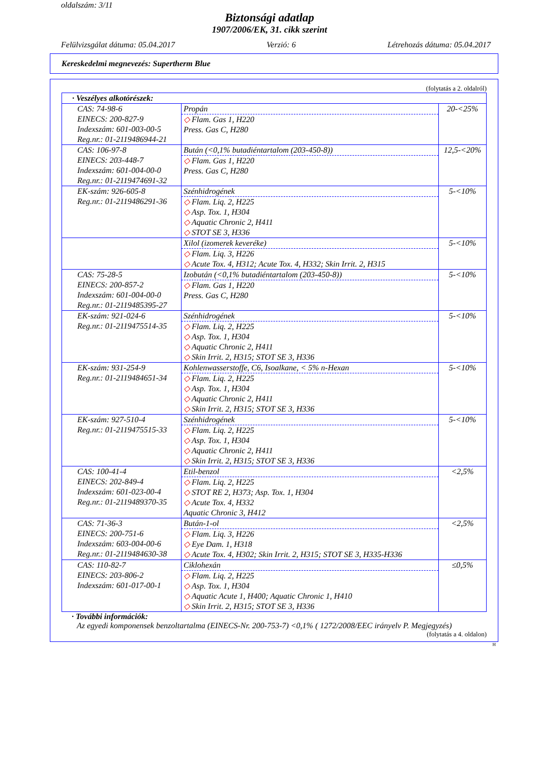oldalszám: 3/11
Biztonsági adatlap
1907/2006/EK, 31. cikk szerint
Felülvizsgálat dátuma: 05.04.2017 Verzió: 6 Létrehozás dátuma: 05.04.2017
Kereskedelmi megnevezés: Supertherm Blue
(folytatás a 2. oldalról)
| · Veszélyes alkotórészek: | | |
| --- | --- | --- |
| CAS: 74-98-6 EINECS: 200-827-9 Indexszám: 601-003-00-5 Reg.nr.: 01-2119486944-21 | Propán ◇ Flam. Gas 1, H220 Press. Gas C, H280 | 20-<25% |
| CAS: 106-97-8 EINECS: 203-448-7 Indexszám: 601-004-00-0 Reg.nr.: 01-2119474691-32 | Bután (<0,1% butadiéntartalom (203-450-8)) ◇ Flam. Gas 1, H220 Press. Gas C, H280 | 12,5-<20% |
| EK-szám: 926-605-8 Reg.nr.: 01-2119486291-36 | Szénhidrogének ◇ Flam. Liq. 2, H225 ◇ Asp. Tox. 1, H304 ◇ Aquatic Chronic 2, H411 ◇ STOT SE 3, H336 | 5-<10% |
| | Xilol (izomerek keveréke) ◇ Flam. Liq. 3, H226 ◇ Acute Tox. 4, H312; Acute Tox. 4, H332; Skin Irrit. 2, H315 | 5-<10% |
| CAS: 75-28-5 EINECS: 200-857-2 Indexszám: 601-004-00-0 Reg.nr.: 01-2119485395-27 | Izobután (<0,1% butadiéntartalom (203-450-8)) ◇ Flam. Gas 1, H220 Press. Gas C, H280 | 5-<10% |
| EK-szám: 921-024-6 Reg.nr.: 01-2119475514-35 | Szénhidrogének ◇ Flam. Liq. 2, H225 ◇ Asp. Tox. 1, H304 ◇ Aquatic Chronic 2, H411 ◇ Skin Irrit. 2, H315; STOT SE 3, H336 | 5-<10% |
| EK-szám: 931-254-9 Reg.nr.: 01-2119484651-34 | Kohlenwasserstoffe, C6, Isoalkane, < 5% n-Hexan ◇ Flam. Liq. 2, H225 ◇ Asp. Tox. 1, H304 ◇ Aquatic Chronic 2, H411 ◇ Skin Irrit. 2, H315; STOT SE 3, H336 | 5-<10% |
| EK-szám: 927-510-4 Reg.nr.: 01-2119475515-33 | Szénhidrogének ◇ Flam. Liq. 2, H225 ◇ Asp. Tox. 1, H304 ◇ Aquatic Chronic 2, H411 ◇ Skin Irrit. 2, H315; STOT SE 3, H336 | 5-<10% |
| CAS: 100-41-4 EINECS: 202-849-4 Indexszám: 601-023-00-4 Reg.nr.: 01-2119489370-35 | Etil-benzol ◇ Flam. Liq. 2, H225 ◇ STOT RE 2, H373; Asp. Tox. 1, H304 ◇ Acute Tox. 4, H332 Aquatic Chronic 3, H412 | <2,5% |
| CAS: 71-36-3 EINECS: 200-751-6 Indexszám: 603-004-00-6 Reg.nr.: 01-2119484630-38 | Bután-1-ol ◇ Flam. Liq. 3, H226 ◇ Eye Dam. 1, H318 ◇ Acute Tox. 4, H302; Skin Irrit. 2, H315; STOT SE 3, H335-H336 | <2,5% |
| CAS: 110-82-7 EINECS: 203-806-2 Indexszám: 601-017-00-1 | Ciklohexán ◇ Flam. Liq. 2, H225 ◇ Asp. Tox. 1, H304 ◇ Aquatic Acute 1, H400; Aquatic Chronic 1, H410 ◇ Skin Irrit. 2, H315; STOT SE 3, H336 | ≤0,5% |
· További információk:
Az egyedi komponensek benzoltartalma (EINECS-Nr. 200-753-7) <0,1% ( 1272/2008/EEC irányelv P. Megjegyzés)
(folytatás a 4. oldalon)
H